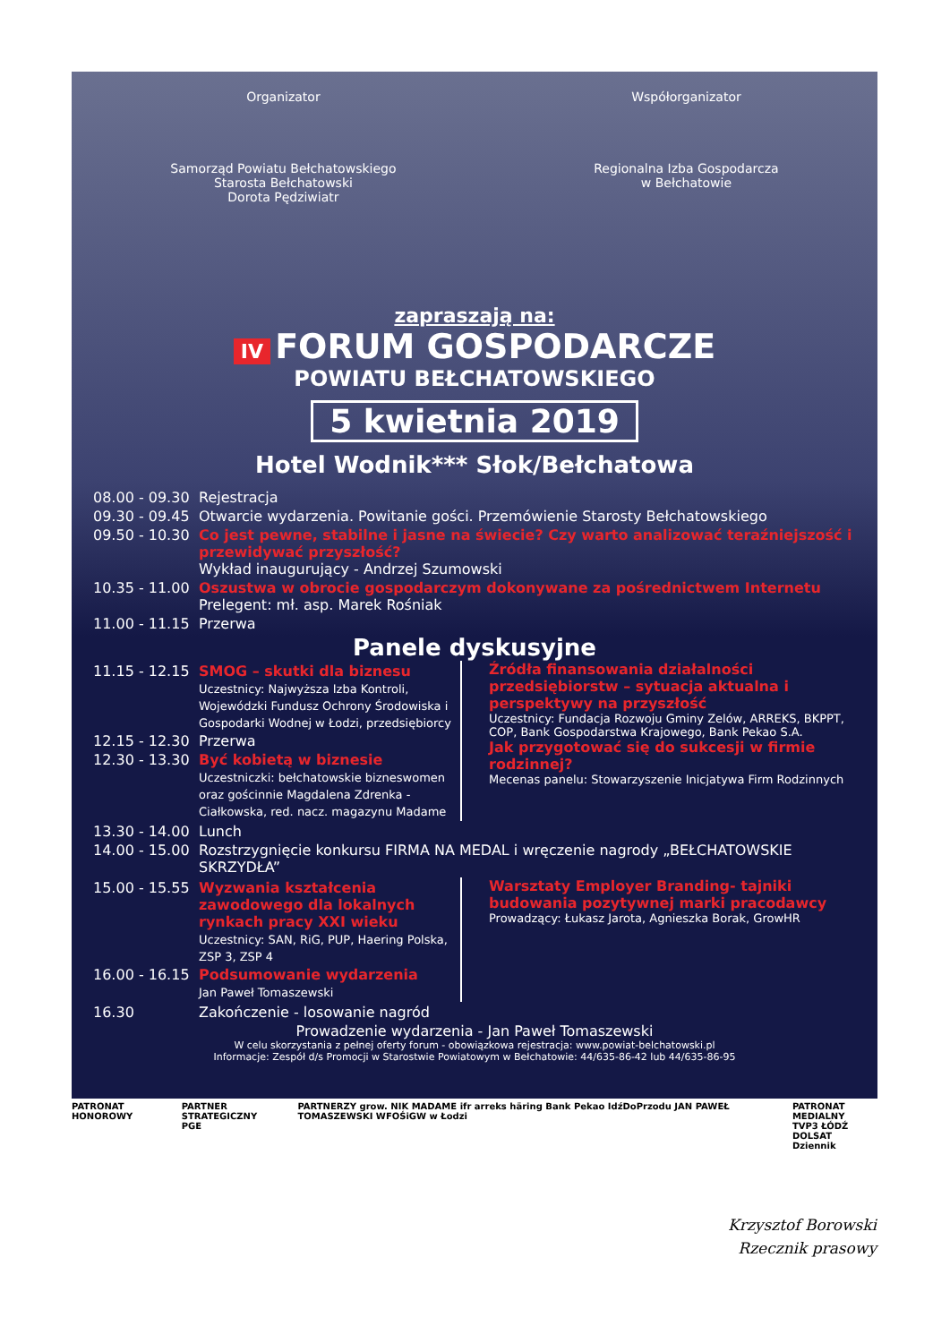Organizator
Samorząd Powiatu Bełchatowskiego
Starosta Bełchatowski
Dorota Pędziwiatr
Współorganizator
Regionalna Izba Gospodarcza
w Bełchatowie
zapraszają na:
IV FORUM GOSPODARCZE
POWIATU BEŁCHATOWSKIEGO
5 kwietnia 2019
Hotel Wodnik*** Słok/Bełchatowa
08.00 - 09.30 Rejestracja
09.30 - 09.45 Otwarcie wydarzenia. Powitanie gości. Przemówienie Starosty Bełchatowskiego
09.50 - 10.30 Co jest pewne, stabilne i jasne na świecie? Czy warto analizować teraźniejszość i przewidywać przyszłość?
Wykład inaugurujący - Andrzej Szumowski
10.35 - 11.00 Oszustwa w obrocie gospodarczym dokonywane za pośrednictwem Internetu
Prelegent: mł. asp. Marek Rośniak
11.00 - 11.15 Przerwa
Panele dyskusyjne
11.15 - 12.15 SMOG – skutki dla biznesu
Uczestnicy: Najwyższa Izba Kontroli, Wojewódzki Fundusz Ochrony Środowiska i Gospodarki Wodnej w Łodzi, przedsiębiorcy
12.15 - 12.30 Przerwa
12.30 - 13.30 Być kobietą w biznesie
Uczestniczki: bełchatowskie bizneswomen oraz gościnnie Magdalena Zdrenka - Ciałkowska, red. nacz. magazynu Madame
Źródła finansowania działalności przedsiębiorstw – sytuacja aktualna i perspektywy na przyszłość
Uczestnicy: Fundacja Rozwoju Gminy Zelów, ARREKS, BKPPT, COP, Bank Gospodarstwa Krajowego, Bank Pekao S.A.
Jak przygotować się do sukcesji w firmie rodzinnej?
Mecenas panelu: Stowarzyszenie Inicjatywa Firm Rodzinnych
13.30 - 14.00 Lunch
14.00 - 15.00 Rozstrzygnięcie konkursu FIRMA NA MEDAL i wręczenie nagrody „BEŁCHATOWSKIE SKRZYDŁA”
15.00 - 15.55 Wyzwania kształcenia zawodowego dla lokalnych rynkach pracy XXI wieku
Uczestnicy: SAN, RiG, PUP, Haering Polska, ZSP 3, ZSP 4
16.00 - 16.15 Podsumowanie wydarzenia
Jan Paweł Tomaszewski
Warsztaty Employer Branding- tajniki budowania pozytywnej marki pracodawcy
Prowadzący: Łukasz Jarota, Agnieszka Borak, GrowHR
16.30 Zakończenie - losowanie nagród
Prowadzenie wydarzenia - Jan Paweł Tomaszewski
W celu skorzystania z pełnej oferty forum - obowiązkowa rejestracja: www.powiat-belchatowski.pl
Informacje: Zespół d/s Promocji w Starostwie Powiatowym w Bełchatowie: 44/635-86-42 lub 44/635-86-95
PATRONAT HONOROWY PARTNER STRATEGICZNY
PGE
PARTNERZY grow. NIK MADAME ifr arreks häring Bank Pekao IdźDoPrzodu JAN PAWEŁ TOMASZEWSKI WFOŚiGW w Łodzi
PATRONAT MEDIALNY
TVP3 ŁÓDŹ
DOLSAT
Dziennik
Krzysztof Borowski
Rzecznik prasowy